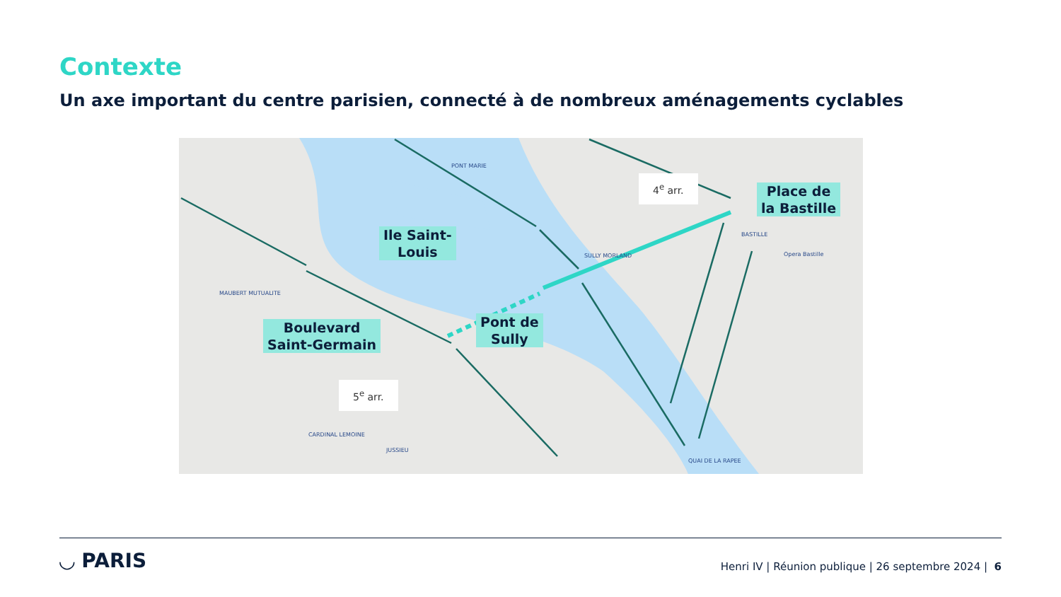Contexte
Un axe important du centre parisien, connecté à de nombreux aménagements cyclables
Ile Saint-
Louis
Place de
la Bastille
Pont de
Sully
Boulevard
Saint-Germain
4<sup>e</sup> arr.
5<sup>e</sup> arr.
PONT MARIE
MAUBERT MUTUALITE
SULLY MORLAND
BASTILLE
Opera Bastille
CARDINAL LEMOINE
JUSSIEU
QUAI DE LA RAPEE
◡ PARIS
Henri IV | Réunion publique | 26 septembre 2024 | 6